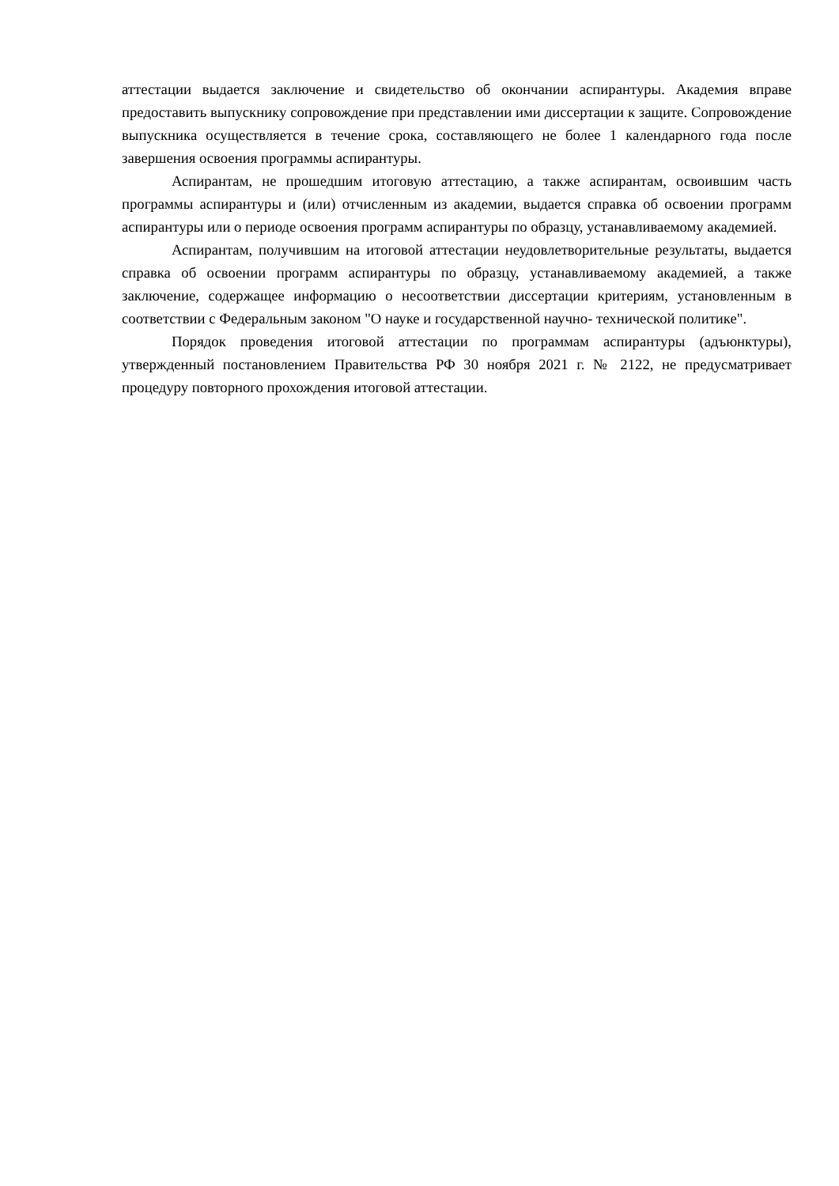аттестации выдается заключение и свидетельство об окончании аспирантуры. Академия вправе предоставить выпускнику сопровождение при представлении ими диссертации к защите. Сопровождение выпускника осуществляется в течение срока, составляющего не более 1 календарного года после завершения освоения программы аспирантуры.
Аспирантам, не прошедшим итоговую аттестацию, а также аспирантам, освоившим часть программы аспирантуры и (или) отчисленным из академии, выдается справка об освоении программ аспирантуры или о периоде освоения программ аспирантуры по образцу, устанавливаемому академией.
Аспирантам, получившим на итоговой аттестации неудовлетворительные результаты, выдается справка об освоении программ аспирантуры по образцу, устанавливаемому академией, а также заключение, содержащее информацию о несоответствии диссертации критериям, установленным в соответствии с Федеральным законом "О науке и государственной научно- технической политике".
Порядок проведения итоговой аттестации по программам аспирантуры (адъюнктуры), утвержденный постановлением Правительства РФ 30 ноября 2021 г. № 2122, не предусматривает процедуру повторного прохождения итоговой аттестации.